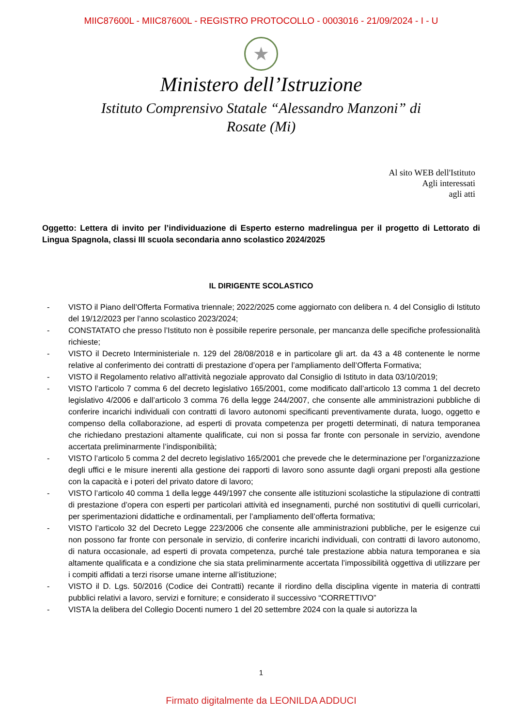MIIC87600L - MIIC87600L - REGISTRO PROTOCOLLO - 0003016 - 21/09/2024 - I - U
★
Ministero dell’Istruzione
Istituto Comprensivo Statale “Alessandro Manzoni” di Rosate (Mi)
Al sito WEB dell'Istituto
Agli interessati
agli atti
Oggetto: Lettera di invito per l’individuazione di Esperto esterno madrelingua per il progetto di Lettorato di Lingua Spagnola, classi III scuola secondaria anno scolastico 2024/2025
IL DIRIGENTE SCOLASTICO
- VISTO il Piano dell’Offerta Formativa triennale; 2022/2025 come aggiornato con delibera n. 4 del Consiglio di Istituto del 19/12/2023 per l’anno scolastico 2023/2024;
- CONSTATATO che presso l’Istituto non è possibile reperire personale, per mancanza delle specifiche professionalità richieste;
- VISTO il Decreto Interministeriale n. 129 del 28/08/2018 e in particolare gli art. da 43 a 48 contenente le norme relative al conferimento dei contratti di prestazione d’opera per l’ampliamento dell’Offerta Formativa;
- VISTO il Regolamento relativo all'attività negoziale approvato dal Consiglio di Istituto in data 03/10/2019;
- VISTO l’articolo 7 comma 6 del decreto legislativo 165/2001, come modificato dall’articolo 13 comma 1 del decreto legislativo 4/2006 e dall’articolo 3 comma 76 della legge 244/2007, che consente alle amministrazioni pubbliche di conferire incarichi individuali con contratti di lavoro autonomi specificanti preventivamente durata, luogo, oggetto e compenso della collaborazione, ad esperti di provata competenza per progetti determinati, di natura temporanea che richiedano prestazioni altamente qualificate, cui non si possa far fronte con personale in servizio, avendone accertata preliminarmente l’indisponibilità;
- VISTO l’articolo 5 comma 2 del decreto legislativo 165/2001 che prevede che le determinazione per l’organizzazione degli uffici e le misure inerenti alla gestione dei rapporti di lavoro sono assunte dagli organi preposti alla gestione con la capacità e i poteri del privato datore di lavoro;
- VISTO l’articolo 40 comma 1 della legge 449/1997 che consente alle istituzioni scolastiche la stipulazione di contratti di prestazione d’opera con esperti per particolari attività ed insegnamenti, purché non sostitutivi di quelli curricolari, per sperimentazioni didattiche e ordinamentali, per l’ampliamento dell’offerta formativa;
- VISTO l’articolo 32 del Decreto Legge 223/2006 che consente alle amministrazioni pubbliche, per le esigenze cui non possono far fronte con personale in servizio, di conferire incarichi individuali, con contratti di lavoro autonomo, di natura occasionale, ad esperti di provata competenza, purché tale prestazione abbia natura temporanea e sia altamente qualificata e a condizione che sia stata preliminarmente accertata l’impossibilità oggettiva di utilizzare per i compiti affidati a terzi risorse umane interne all’istituzione;
- VISTO il D. Lgs. 50/2016 (Codice dei Contratti) recante il riordino della disciplina vigente in materia di contratti pubblici relativi a lavoro, servizi e forniture; e considerato il successivo “CORRETTIVO”
- VISTA la delibera del Collegio Docenti numero 1 del 20 settembre 2024 con la quale si autorizza la
1
Firmato digitalmente da LEONILDA ADDUCI